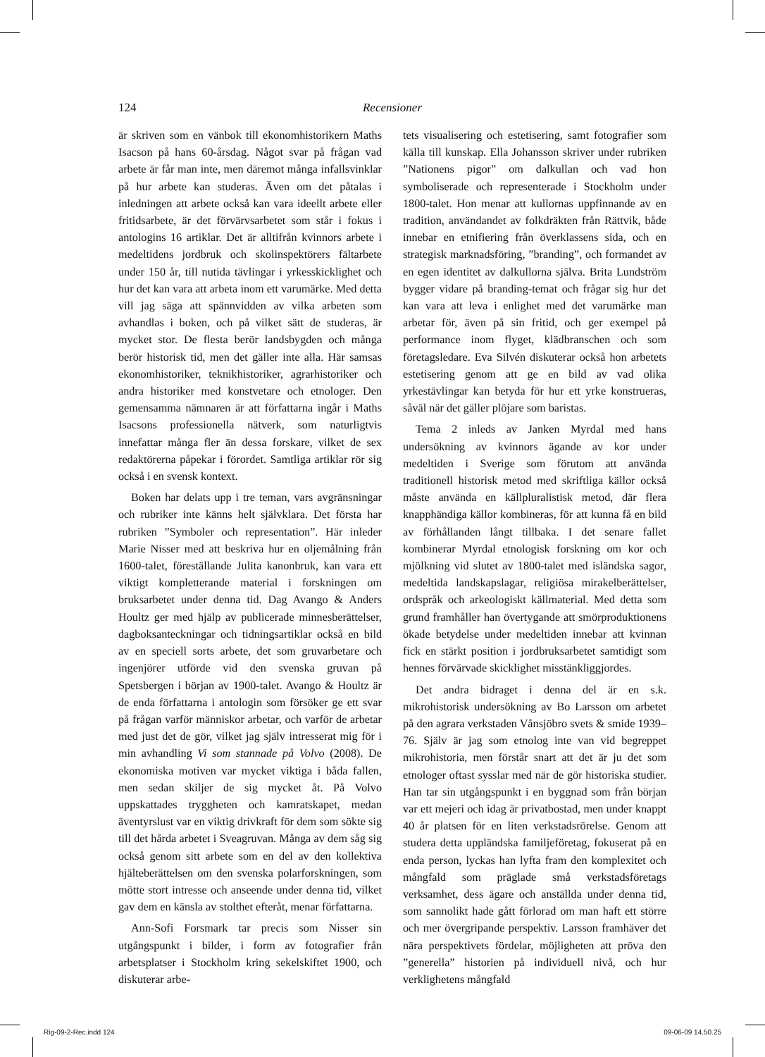124 Recensioner
är skriven som en vänbok till ekonomhistorikern Maths Isacson på hans 60-årsdag. Något svar på frågan vad arbete är får man inte, men däremot många infallsvinklar på hur arbete kan studeras. Även om det påtalas i inledningen att arbete också kan vara ideellt arbete eller fritidsarbete, är det förvärvsarbetet som står i fokus i antologins 16 artiklar. Det är alltifrån kvinnors arbete i medeltidens jordbruk och skolinspektörers fältarbete under 150 år, till nutida tävlingar i yrkesskicklighet och hur det kan vara att arbeta inom ett varumärke. Med detta vill jag säga att spännvidden av vilka arbeten som avhandlas i boken, och på vilket sätt de studeras, är mycket stor. De flesta berör landsbygden och många berör historisk tid, men det gäller inte alla. Här samsas ekonomhistoriker, teknikhistoriker, agrarhistoriker och andra historiker med konstvetare och etnologer. Den gemensamma nämnaren är att författarna ingår i Maths Isacsons professionella nätverk, som naturligtvis innefattar många fler än dessa forskare, vilket de sex redaktörerna påpekar i förordet. Samtliga artiklar rör sig också i en svensk kontext.
Boken har delats upp i tre teman, vars avgränsningar och rubriker inte känns helt självklara. Det första har rubriken ”Symboler och representation”. Här inleder Marie Nisser med att beskriva hur en oljemålning från 1600-talet, föreställande Julita kanonbruk, kan vara ett viktigt kompletterande material i forskningen om bruksarbetet under denna tid. Dag Avango & Anders Houltz ger med hjälp av publicerade minnesberättelser, dagboksanteckningar och tidningsartiklar också en bild av en speciell sorts arbete, det som gruvarbetare och ingenjörer utförde vid den svenska gruvan på Spetsbergen i början av 1900-talet. Avango & Houltz är de enda författarna i antologin som försöker ge ett svar på frågan varför människor arbetar, och varför de arbetar med just det de gör, vilket jag själv intresserat mig för i min avhandling Vi som stannade på Volvo (2008). De ekonomiska motiven var mycket viktiga i båda fallen, men sedan skiljer de sig mycket åt. På Volvo uppskattades tryggheten och kamratskapet, medan äventyrslust var en viktig drivkraft för dem som sökte sig till det hårda arbetet i Sveagruvan. Många av dem såg sig också genom sitt arbete som en del av den kollektiva hjälteberättelsen om den svenska polarforskningen, som mötte stort intresse och anseende under denna tid, vilket gav dem en känsla av stolthet efteråt, menar författarna.
Ann-Sofi Forsmark tar precis som Nisser sin utgångspunkt i bilder, i form av fotografier från arbetsplatser i Stockholm kring sekelskiftet 1900, och diskuterar arbe-
tets visualisering och estetisering, samt fotografier som källa till kunskap. Ella Johansson skriver under rubriken ”Nationens pigor” om dalkullan och vad hon symboliserade och representerade i Stockholm under 1800-talet. Hon menar att kullornas uppfinnande av en tradition, användandet av folkdräkten från Rättvik, både innebar en etnifiering från överklassens sida, och en strategisk marknadsföring, ”branding”, och formandet av en egen identitet av dalkullorna själva. Brita Lundström bygger vidare på branding-temat och frågar sig hur det kan vara att leva i enlighet med det varumärke man arbetar för, även på sin fritid, och ger exempel på performance inom flyget, klädbranschen och som företagsledare. Eva Silvén diskuterar också hon arbetets estetisering genom att ge en bild av vad olika yrkestävlingar kan betyda för hur ett yrke konstrueras, såväl när det gäller plöjare som baristas.
Tema 2 inleds av Janken Myrdal med hans undersökning av kvinnors ägande av kor under medeltiden i Sverige som förutom att använda traditionell historisk metod med skriftliga källor också måste använda en källpluralistisk metod, där flera knapphändiga källor kombineras, för att kunna få en bild av förhållanden långt tillbaka. I det senare fallet kombinerar Myrdal etnologisk forskning om kor och mjölkning vid slutet av 1800-talet med isländska sagor, medeltida landskapslagar, religiösa mirakelberättelser, ordspråk och arkeologiskt källmaterial. Med detta som grund framhåller han övertygande att smörproduktionens ökade betydelse under medeltiden innebar att kvinnan fick en stärkt position i jordbruksarbetet samtidigt som hennes förvärvade skicklighet misstänkliggjordes.
Det andra bidraget i denna del är en s.k. mikrohistorisk undersökning av Bo Larsson om arbetet på den agrara verkstaden Vånsjöbro svets & smide 1939–76. Själv är jag som etnolog inte van vid begreppet mikrohistoria, men förstår snart att det är ju det som etnologer oftast sysslar med när de gör historiska studier. Han tar sin utgångspunkt i en byggnad som från början var ett mejeri och idag är privatbostad, men under knappt 40 år platsen för en liten verkstadsrörelse. Genom att studera detta uppländska familjeföretag, fokuserat på en enda person, lyckas han lyfta fram den komplexitet och mångfald som präglade små verkstadsföretags verksamhet, dess ägare och anställda under denna tid, som sannolikt hade gått förlorad om man haft ett större och mer övergripande perspektiv. Larsson framhäver det nära perspektivets fördelar, möjligheten att pröva den ”generella” historien på individuell nivå, och hur verklighetens mångfald
Rig-09-2-Rec.indd 124 09-06-09 14.50.25